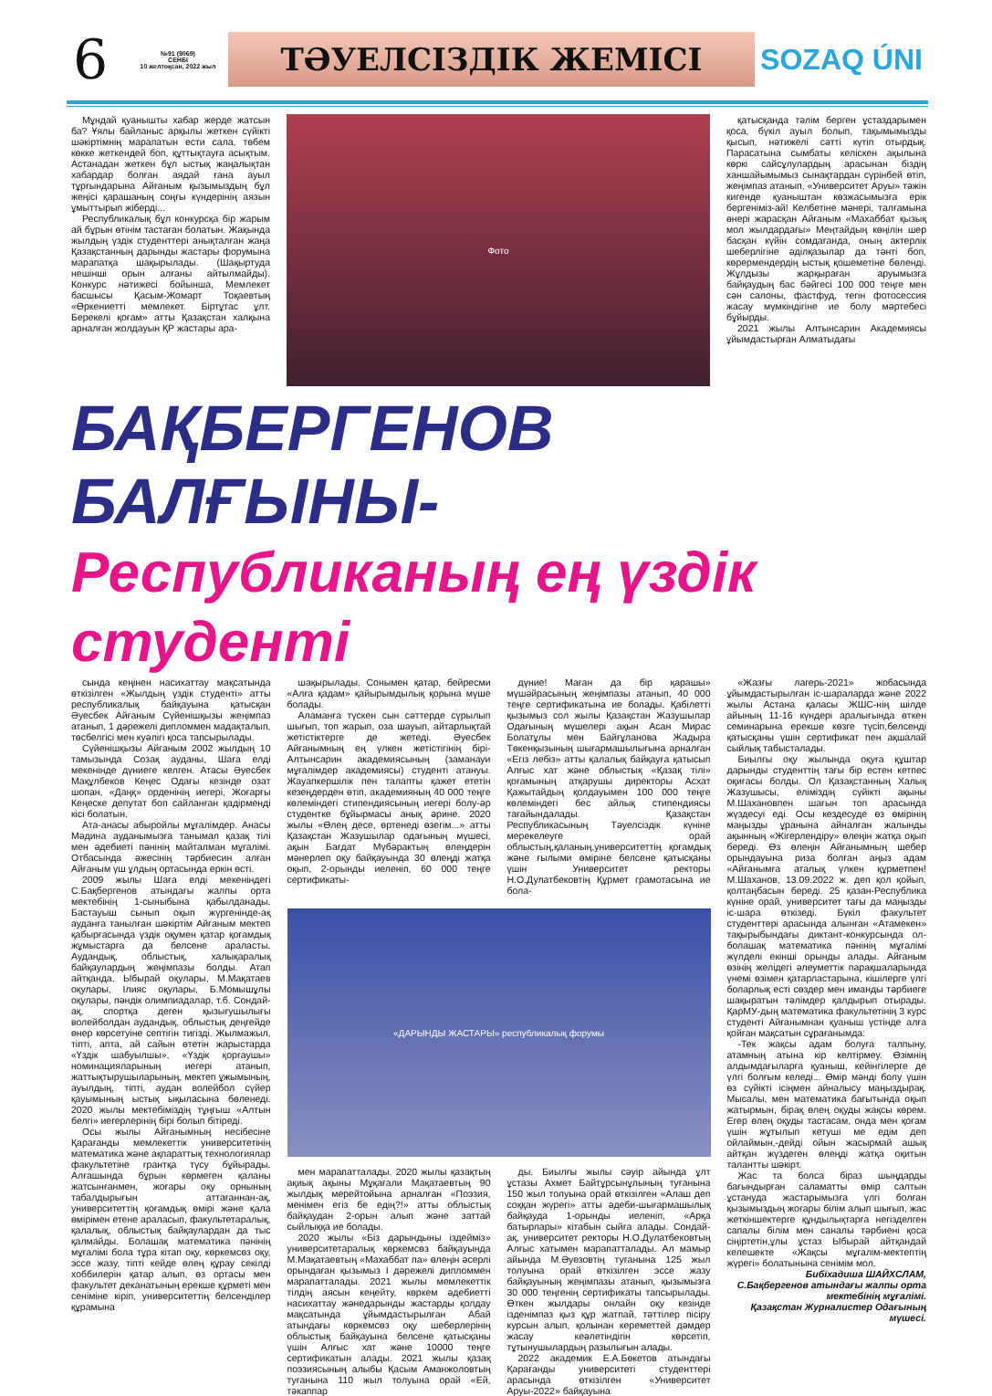6
№91 (9069)
СЕНБІ
10 желтоқсан, 2022 жыл
ТӘУЕЛСІЗДІК ЖЕМІСІ
SOZAQ ÚNI
Мұндай қуанышты хабар жерде жатсын ба? Ұялы байланыс арқылы жеткен сүйікті шәкіртімнің марапатын ести сала, төбем көкке жеткендей боп, құттықтауға асықтым. Астанадан жеткен бұл ыстық жаңалықтан хабардар болған аядай ғана ауыл тұрғындарына Айғаным қызымыздың бұл жеңісі қарашаның соңғы күндерінің аязын ұмыттырып жіберді...
Республикалық бұл конкурсқа бір жарым ай бұрын өтінім тастаған болатын. Жақында жылдың үздік студенттері анықталған жаңа Қазақстанның дарынды жастары форумына марапатқа шақырылады. (Шақыртуда нешінші орын алғаны айтылмайды). Конкурс нәтижесі бойынша, Мемлекет басшысы Қасым-Жомарт Тоқаевтың «Өркениетті мемлекет. Біртұтас ұлт. Берекелі қоғам» атты Қазақстан халқына арналған жолдауын ҚР жастары ара-
Фото
қатысқанда тәлім берген ұстаздарымен қоса, бүкіл ауыл болып, тақымымызды қысып, нәтижелі сәтті күтіп отырдық. Парасатына сымбаты келіскен ақылына көркі сайсұлулардың арасынан біздің ханшайымымыз сынақтардан сүрінбей өтіп, жеңімпаз атанып, «Университет Аруы» тәжін кигенде қуаныштан көзжасымызға ерік бергеніміз-ай! Келбетіне мәнері, талғамына өнері жарасқан Айғаным «Махаббат қызық мол жылдардағы» Меңтайдың көңілін шер басқан күйін сомдағанда, оның актерлік шеберлігіне әділқазылар да тәнті боп, көрермендердің ыстық қошеметіне бөленді. Жұлдызы жарқыраған аруымызға байқаудың бас бәйгесі 100 000 теңге мен сән салоны, фастфуд, тегін фотосессия жасау мүмкіндігіне ие болу мәртебесі бұйырды.
2021 жылы Алтынсарин Академиясы ұйымдастырған Алматыдағы
БАҚБЕРГЕНОВ БАЛҒЫНЫ-
Республиканың ең үздік студенті
сында кеңінен насихаттау мақсатында өткізілген «Жылдың үздік студенті» атты республикалық байқауына қатысқан Әуесбек Айғаным Сүйенішқызы жеңімпаз атанып, 1 дәрежелі дипломмен мадақталып, төсбелгісі мен куәлігі қоса тапсырылады.
Сүйенішқызы Айғаным 2002 жылдың 10 тамызында Созақ ауданы, Шаға елді мекенінде дүниеге келген. Атасы Әуесбек Мақұлбеков Кеңес Одағы кезінде озат шопан, «Даңқ» орденінің иегері, Жоғарғы Кеңеске депутат боп сайланған қадірменді кісі болатын.
Ата-анасы абыройлы мұғалімдер. Анасы Мәдина ауданымызға танымал қазақ тілі мен әдебиеті пәнінің майталман мұғалімі. Отбасында әжесінің тәрбиесин алған Айғаным үш ұлдың ортасында еркін өсті.
2009 жылы Шаға елді мекеніндегі С.Бақбергенов атындағы жалпы орта мектебінің 1-сыныбына қабылданады. Бастауыш сынып оқып жүргенінде-ақ ауданға танылған шәкіртім Айғаным мектеп қабырғасында үздік оқумен қатар қоғамдық жұмыстарға да белсене араласты. Аудандық, облыстық, халықаралық байқаулардың жеңімпазы болды. Атап айтқанда, Ыбырай оқулары, М.Мақатаев оқулары, Ілияс оқулары, Б.Момышұлы оқулары, пәндік олимпиадалар, т.б. Сондай-ақ, спортқа деген қызығушылығы волейболдан аудандық, облыстық деңгейде өнер көрсетуіне септігін тигізді. Жылмажыл, тіпті, апта, ай сайын өтетін жарыстарда «Үздік шабуылшы», «Үздік қорғаушы» номинацияларының иегері атанып, жаттықтырушыларының, мектеп ұжымының, ауылдың, тіпті, аудан волейбол сүйер қауымының ыстық ықыласына бөленеді. 2020 жылы мектебіміздің тұңғыш «Алтын белгі» иегерлерінің бірі болып бітіреді.
Осы жылы Айғанымның несібесіне Қарағанды мемлекеттік университетінің математика және ақпараттық технологиялар факультетіне грантқа түсу бұйырады. Алғашында бұрын көрмеген қаланы жатсынғанмен, жоғары оқу орнының табалдырығын аттағаннан-ақ, университеттің қоғамдық өмірі және қала өмірімен етене араласып, факультетаралық, қалалық, облыстық байқаулардан да тыс қалмайды. Болашақ математика пәнінің мұғалімі бола тұра кітап оқу, көркемсөз оқу, эссе жазу, тіпті кейде өлең құрау секілді хоббилерін қатар алып, өз ортасы мен факультет деканатының ерекше құрметі мен сеніміне кіріп, университеттің белсенділер құрамына
шақырылады. Сонымен қатар, бейресми «Алға қадам» қайырымдылық қорына мүше болады.
Аламанға түскен сын сәттерде сүрылып шығып, топ жарып, оза шауып, айтарлықтай жетістіктерге де жетеді. Әуесбек Айғанымның ең үлкен жетістігінің бірі-Алтынсарин академиясының (заманауи мұғалімдер академиясы) студенті атануы. Жауапкершілік пен талапты қажет ететін кезеңдерден өтіп, академияның 40 000 теңге көлеміндегі стипендиясының иегері болу-әр студентке бұйырмасы анық әрине. 2020 жылы «Өлең десе, өртенеді өзегім...» атты Қазақстан Жазушылар одағының мүшесі, ақын Бағдат Мүбәрактың өлеңдерін мәнерлеп оқу байқауында 30 өлеңді жатқа оқып, 2-орынды иеленіп, 60 000 теңге сертификаты-
дүние! Маған да бір қарашы» мүшәйрасының жеңімпазы атанып, 40 000 теңге сертификатына ие болады. Қабілетті қызымыз сол жылы Қазақстан Жазушылар Одағының мүшелері ақын Асан Мирас Болатұлы мен Байғұланова Жадыра Төкенқызының шығармашылығына арналған «Егіз лебіз» атты қалалық байқауға қатысып Алғыс хат және облыстық «Қазақ тілі» қоғамының атқарушы директоры Асхат Қажытайдың қолдауымен 100 000 теңге көлеміндегі бес айлық стипендиясы тағайындалады. Қазақстан Республикасының Тәуелсіздік күніне мерекелеуге орай облыстың,қаланың,университеттің қоғамдық және ғылыми өміріне белсене қатысқаны үшін Университет ректоры Н.О.Дулатбековтің Құрмет грамотасына ие бола-
«ДАРЫНДЫ ЖАСТАРЫ» республикалық форумы
мен марапатталады. 2020 жылы қазақтың ақиық ақыны Мұқағали Мақатаевтың 90 жылдық мерейтойына арналған «Поэзия, менімен егіз бе едің?!» атты облыстық байқаудан 2-орын алып және заттай сыйлыққа ие болады.
2020 жылы «Біз дарындыны іздейміз» университетаралық көркемсөз байқауында М.Мақатаевтың «Махаббат па» өлеңін әсерлі орындаған қызымыз I дәрежелі дипломмен марапатталады. 2021 жылы мемлекеттік тілдің аясын кеңейту, көркем әдебиетті насихаттау жәнедарынды жастарды қолдау мақсатында ұйымдастырылған Абай атындағы көркемсөз оқу шеберлерінің облыстық байқауына белсене қатысқаны үшін Алғыс хат және 10000 теңге сертификатын алады. 2021 жылы қазақ поэзиясының алыбы Қасым Аманжоловтың туғанына 110 жыл толуына орай «Ей, тәкаппар
ды. Биылғы жылы сәуір айында ұлт ұстазы Ахмет Байтұрсынұлының туғанына 150 жыл толуына орай өткізілген «Алаш деп соққан жүрегі» атты әдеби-шығармашылық байқауда 1-орынды иеленіп, «Арқа батырлары» кітабын сыйға алады. Сондай-ақ, университет ректоры Н.О.Дулатбековтың Алғыс хатымен марапатталады. Ал мамыр айында М.Әуезовтің туғанына 125 жыл толуына орай өткізілген эссе жазу байқауының жеңімпазы атанып, қызымызға 30 000 теңгенің сертификаты тапсырылады. Өткен жылдары онлайн оқу кезінде ізденімпаз қыз құр жатпай, тәттілер пісіру курсын алып, қолынан кереметтей дәмдер жасау кеәлетіндігін көрсетіп, тұтынушылардың разылығын алады.
2022 академик Е.А.Бөкетов атындағы Қарағанды университеті студенттері арасында өткізілген «Университет Аруы-2022» байқауына
«Жазғы лагерь-2021» жобасында ұйымдастырылған іс-шараларда және 2022 жылы Астана қаласы ЖШС-нің шілде айының 11-16 күндері аралығында өткен семинарына ерекше көзге түсіп,белсенді қатысқаны үшін сертификат пен ақшалай сыйлық табысталады.
Биылғы оқу жылында оқуға құштар дарынды студенттің тағы бір естен кетпес оқиғасы болды. Ол Қазақстанның Халық Жазушысы, еліміздің сүйікті ақыны М.Шахановпен шағын топ арасында жүздесуі еді. Осы кездесуде өз өмірінің маңызды ұранына айналған жалынды ақынның «Жігерлендіру» өлеңін жатқа оқып береді. Өз өлеңін Айғанымның шебер орындауына риза болған аңыз адам «Айғанымға аталық үлкен құрметпен! М.Шаханов, 13.09.2022 ж. деп қол қойып, қолтаңбасын береді. 25 қазан-Республика күніне орай, университет тағы да маңызды іс-шара өткізеді. Бүкіл факультет студенттері арасында алынған «Атамекен» тақырыбындағы диктант-конкурсында ол-болашақ математика пәнінің мұғалімі жүлделі екінші орынды алады. Айғаным өзінің желідегі әлеуметтік парақшаларында үнемі өзімен қатарластарына, кішілерге үлгі боларлық есті сөздер мен иманды тәрбиеге шақыратын тәлімдер қалдырып отырады. ҚарМУ-дың математика факультетінің 3 курс студенті Айғанымнан қуаныш үстінде алға қойған мақсатын сұрағанымда:
-Тек жақсы адам болуға талпыну, атамның атына кір келтірмеу. Өзімнің алдымдағыларға қуаныш, кейінгілерге де үлгі болғым келеді... Өмір мәнді болу үшін өз сүйікті ісіңмен айналысу маңыздырақ. Мысалы, мен математика бағытында оқып жатырмын, бірақ өлең оқуды жақсы көрем. Егер өлең оқуды тастасам, онда мен қоғам үшін жұтылып кетуші ме едім деп ойлаймын,-дейді ойын жасырмай ашық айтқан жүздеген өлеңді жатқа оқитын талантты шәкірт.
Жас та болса біраз шыңдарды бағындырған саламатты өмір салтын ұстануда жастарымызға үлгі болған қызымыздың жоғары білім алып шығып, жас жеткіншектерге құндылықтарға негізделген сапалы білім мен саналы тәрбиені қоса сіңіртетін,ұлы ұстаз Ыбырай айтқандай келешекте «Жақсы мұғалім-мектептің жүрегі» болатынына сенімім мол.
Бибіхадиша ШАЙХСЛАМ,
С.Бақбергенов атындағы жалпы орта мектебінің мұғалімі.
Қазақстан Журналистер Одағының мүшесі.